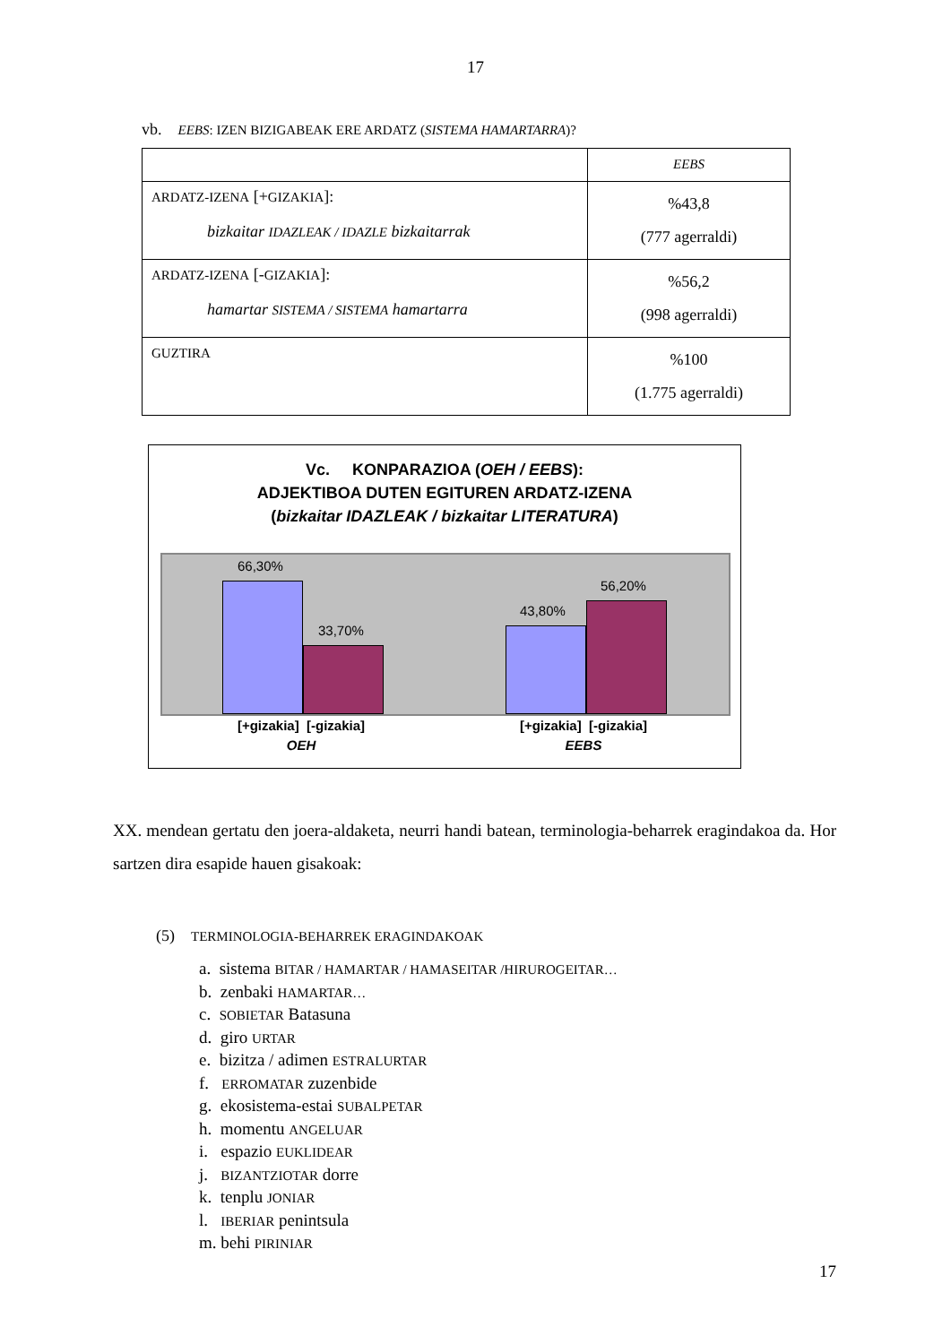17
vb. EEBS: IZEN BIZIGABEAK ERE ARDATZ (SISTEMA HAMARTARRA)?
| | EEBS |
| ARDATZ-IZENA [+ GIZAKIA ]: bizkaitar IDAZLEAK / IDAZLE bizkaitarrak | %43,8 (777 agerraldi) |
| ARDATZ-IZENA [- GIZAKIA ]: hamartar SISTEMA / SISTEMA hamartarra | %56,2 (998 agerraldi) |
| GUZTIRA | %100 (1.775 agerraldi) |
Vc. KONPARAZIOA (OEH / EEBS):
ADJEKTIBOA DUTEN EGITUREN ARDATZ-IZENA
(bizkaitar IDAZLEAK / bizkaitar LITERATURA)
66,30%
33,70%
43,80%
56,20%
[+gizakia] [-gizakia]
OEH
[+gizakia] [-gizakia]
EEBS
XX. mendean gertatu den joera-aldaketa, neurri handi batean, terminologia-beharrek eragindakoa da. Hor sartzen dira esapide hauen gisakoak:
(5) TERMINOLOGIA-BEHARREK ERAGINDAKOAK
a. sistema BITAR / HAMARTAR / HAMASEITAR /HIRUROGEITAR…
b. zenbaki HAMARTAR…
c. SOBIETAR Batasuna
d. giro URTAR
e. bizitza / adimen ESTRALURTAR
f. ERROMATAR zuzenbide
g. ekosistema-estai SUBALPETAR
h. momentu ANGELUAR
i. espazio EUKLIDEAR
j. BIZANTZIOTAR dorre
k. tenplu JONIAR
l. IBERIAR penintsula
m. behi PIRINIAR
17